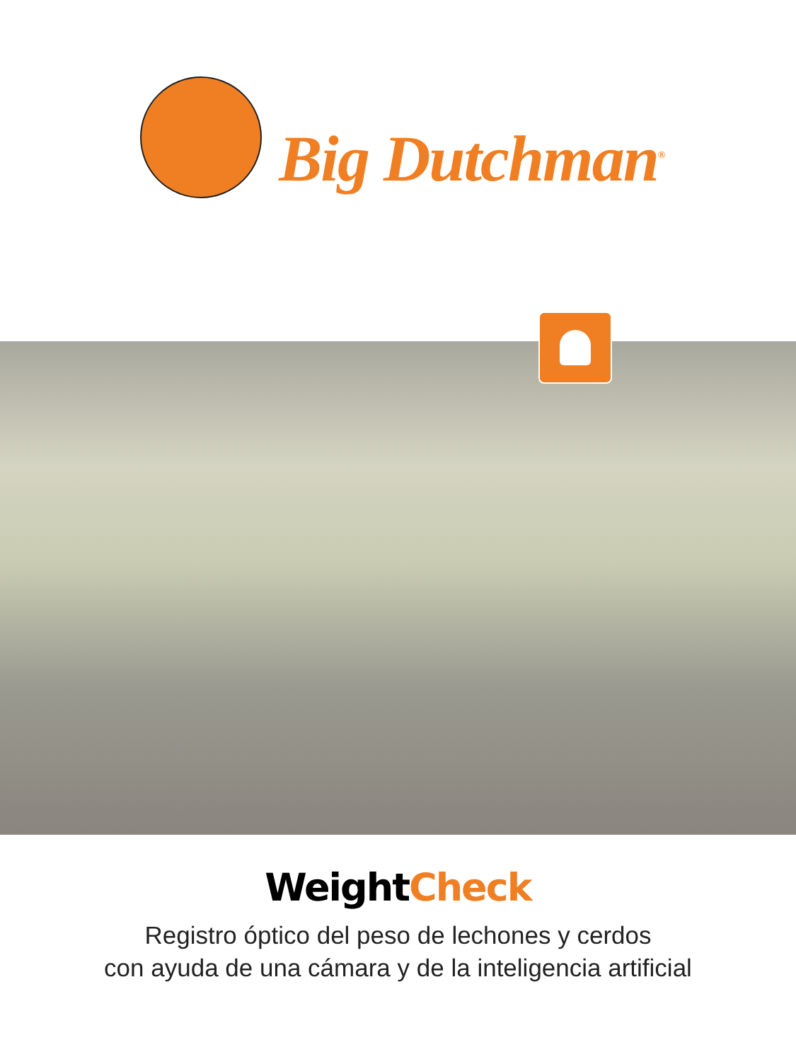Big Dutchman<sup>®</sup>
WeightCheck
Registro óptico del peso de lechones y cerdos
con ayuda de una cámara y de la inteligencia artificial